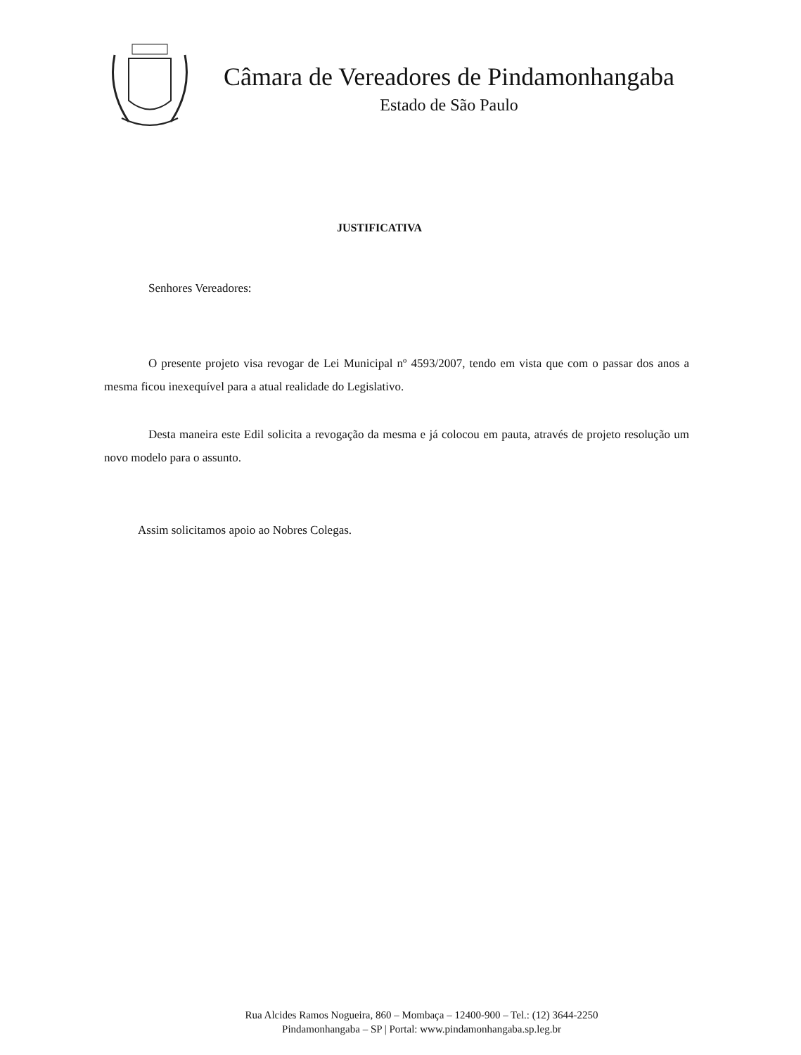Câmara de Vereadores de Pindamonhangaba
Estado de São Paulo
JUSTIFICATIVA
Senhores Vereadores:
O presente projeto visa revogar de Lei Municipal nº 4593/2007, tendo em vista que com o passar dos anos a mesma ficou inexequível para a atual realidade do Legislativo.
Desta maneira este Edil solicita a revogação da mesma e já colocou em pauta, através de projeto resolução um novo modelo para o assunto.
Assim solicitamos apoio ao Nobres Colegas.
Rua Alcides Ramos Nogueira, 860 – Mombaça – 12400-900 – Tel.: (12) 3644-2250
Pindamonhangaba – SP | Portal: www.pindamonhangaba.sp.leg.br